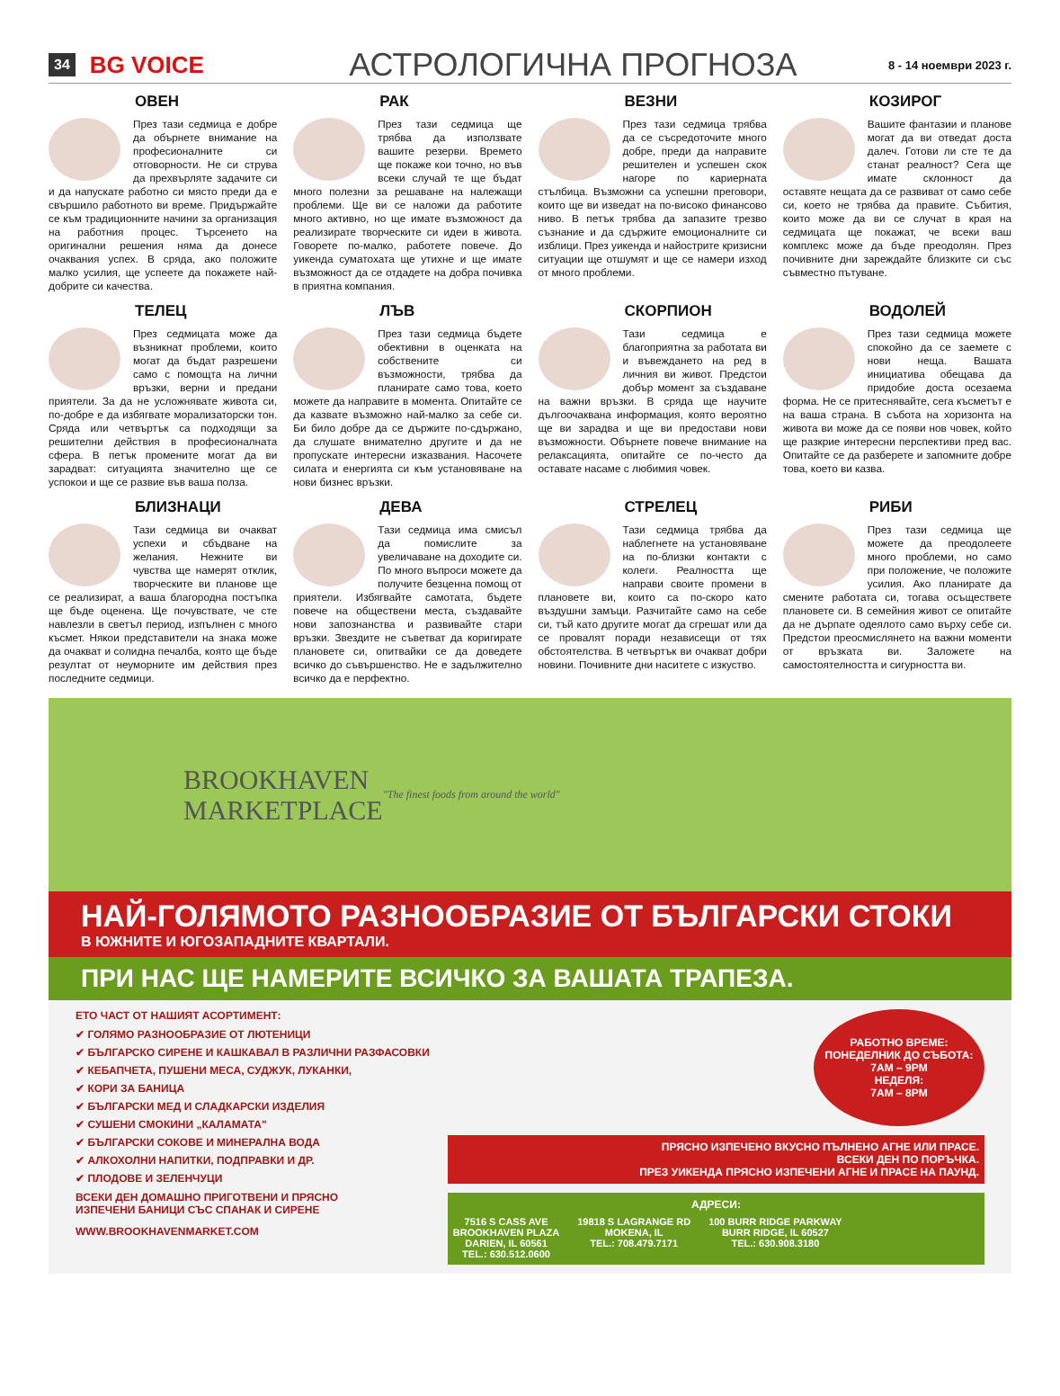34 BG VOICE АСТРОЛОГИЧНА ПРОГНОЗА 8 - 14 ноември 2023 г.
ОВЕН
През тази седмица е добре да обърнете внимание на професионалните си отговорности. Не си струва да прехвърляте задачите си и да напускате работно си място преди да е свършило работното ви време. Придържайте се към традиционните начини за организация на работния процес. Търсенето на оригинални решения няма да донесе очаквания успех. В сряда, ако положите малко усилия, ще успеете да покажете най-добрите си качества.
РАК
През тази седмица ще трябва да използвате вашите резерви. Времето ще покаже кои точно, но във всеки случай те ще бъдат много полезни за решаване на належащи проблеми. Ще ви се наложи да работите много активно, но ще имате възможност да реализирате творческите си идеи в живота. Говорете по-малко, работете повече. До уикенда суматохата ще утихне и ще имате възможност да се отдадете на добра почивка в приятна компания.
ВЕЗНИ
През тази седмица трябва да се съсредоточите много добре, преди да направите решителен и успешен скок нагоре по кариерната стълбица. Възможни са успешни преговори, които ще ви изведат на по-високо финансово ниво. В петък трябва да запазите трезво съзнание и да сдържите емоционалните си изблици. През уикенда и найострите кризисни ситуации ще отшумят и ще се намери изход от много проблеми.
КОЗИРОГ
Вашите фантазии и планове могат да ви отведат доста далеч. Готови ли сте те да станат реалност? Сега ще имате склонност да оставяте нещата да се развиват от само себе си, което не трябва да правите. Събития, които може да ви се случат в края на седмицата ще покажат, че всеки ваш комплекс може да бъде преодолян. През почивните дни зареждайте близките си със съвместно пътуване.
ТЕЛЕЦ
През седмицата може да възникнат проблеми, които могат да бъдат разрешени само с помощта на лични връзки, верни и предани приятели. За да не усложнявате живота си, по-добре е да избягвате морализаторски тон. Сряда или четвъртък са подходящи за решителни действия в професионалната сфера. В петък промените могат да ви зарадват: ситуацията значително ще се успокои и ще се развие във ваша полза.
ЛЪВ
През тази седмица бъдете обективни в оценката на собствените си възможности, трябва да планирате само това, което можете да направите в момента. Опитайте се да казвате възможно най-малко за себе си. Би било добре да се държите по-сдържано, да слушате внимателно другите и да не пропускате интересни изказвания. Насочете силата и енергията си към установяване на нови бизнес връзки.
СКОРПИОН
Тази седмица е благоприятна за работата ви и въвеждането на ред в личния ви живот. Предстои добър момент за създаване на важни връзки. В сряда ще научите дългоочаквана информация, която вероятно ще ви зарадва и ще ви предостави нови възможности. Обърнете повече внимание на релаксацията, опитайте се по-често да оставате насаме с любимия човек.
ВОДОЛЕЙ
През тази седмица можете спокойно да се заемете с нови неща. Вашата инициатива обещава да придобие доста осезаема форма. Не се притеснявайте, сега късметът е на ваша страна. В събота на хоризонта на живота ви може да се появи нов човек, който ще разкрие интересни перспективи пред вас. Опитайте се да разберете и запомните добре това, което ви казва.
БЛИЗНАЦИ
Тази седмица ви очакват успехи и сбъдване на желания. Нежните ви чувства ще намерят отклик, творческите ви планове ще се реализират, а ваша благородна постъпка ще бъде оценена. Ще почувствате, че сте навлезли в светъл период, изпълнен с много късмет. Някои представители на знака може да очакват и солидна печалба, която ще бъде резултат от неуморните им действия през последните седмици.
ДЕВА
Тази седмица има смисъл да помислите за увеличаване на доходите си. По много въпроси можете да получите безценна помощ от приятели. Избягвайте самотата, бъдете повече на обществени места, създавайте нови запознанства и развивайте стари връзки. Звездите не съветват да коригирате плановете си, опитвайки се да доведете всичко до съвършенство. Не е задължително всичко да е перфектно.
СТРЕЛЕЦ
Тази седмица трябва да наблегнете на установяване на по-близки контакти с колеги. Реалността ще направи своите промени в плановете ви, които са по-скоро като въздушни замъци. Разчитайте само на себе си, тъй като другите могат да сгрешат или да се провалят поради независещи от тях обстоятелства. В четвъртък ви очакват добри новини. Почивните дни наситете с изкуство.
РИБИ
През тази седмица ще можете да преодолеете много проблеми, но само при положение, че положите усилия. Ако планирате да смените работата си, тогава осъществете плановете си. В семейния живот се опитайте да не дърпате одеялото само върху себе си. Предстои преосмислянето на важни моменти от връзката ви. Заложете на самостоятелността и сигурността ви.
BROOKHAVEN
MARKETPLACE
"The finest foods from around the world"
НАЙ-ГОЛЯМОТО РАЗНООБРАЗИЕ ОТ БЪЛГАРСКИ СТОКИ
В ЮЖНИТЕ И ЮГОЗАПАДНИТЕ КВАРТАЛИ.
ПРИ НАС ЩЕ НАМЕРИТЕ ВСИЧКО ЗА ВАШАТА ТРАПЕЗА.
ЕТО ЧАСТ ОТ НАШИЯТ АСОРТИМЕНТ:
✔ ГОЛЯМО РАЗНООБРАЗИЕ ОТ ЛЮТЕНИЦИ
✔ БЪЛГАРСКО СИРЕНЕ И КАШКАВАЛ В РАЗЛИЧНИ РАЗФАСОВКИ
✔ КЕБАПЧЕТА, ПУШЕНИ МЕСА, СУДЖУК, ЛУКАНКИ,
✔ КОРИ ЗА БАНИЦА
✔ БЪЛГАРСКИ МЕД И СЛАДКАРСКИ ИЗДЕЛИЯ
✔ СУШЕНИ СМОКИНИ „КАЛАМАТА"
✔ БЪЛГАРСКИ СОКОВЕ И МИНЕРАЛНА ВОДА
✔ АЛКОХОЛНИ НАПИТКИ, ПОДПРАВКИ И ДР.
✔ ПЛОДОВЕ И ЗЕЛЕНЧУЦИ
ВСЕКИ ДЕН ДОМАШНО ПРИГОТВЕНИ И ПРЯСНО
ИЗПЕЧЕНИ БАНИЦИ СЪС СПАНАК И СИРЕНЕ
WWW.BROOKHAVENMARKET.COM
РАБОТНО ВРЕМЕ:
ПОНЕДЕЛНИК ДО СЪБОТА:
7AM – 9PM
НЕДЕЛЯ:
7AM – 8PM
ПРЯСНО ИЗПЕЧЕНО ВКУСНО ПЪЛНЕНО АГНЕ ИЛИ ПРАСЕ.
ВСЕКИ ДЕН ПО ПОРЪЧКА.
ПРЕЗ УИКЕНДА ПРЯСНО ИЗПЕЧЕНИ АГНЕ И ПРАСЕ НА ПАУНД.
АДРЕСИ:
7516 S CASS AVE
BROOKHAVEN PLAZA
DARIEN, IL 60561
TEL.: 630.512.0600
19818 S LAGRANGE RD
MOKENA, IL
TEL.: 708.479.7171
100 BURR RIDGE PARKWAY
BURR RIDGE, IL 60527
TEL.: 630.908.3180